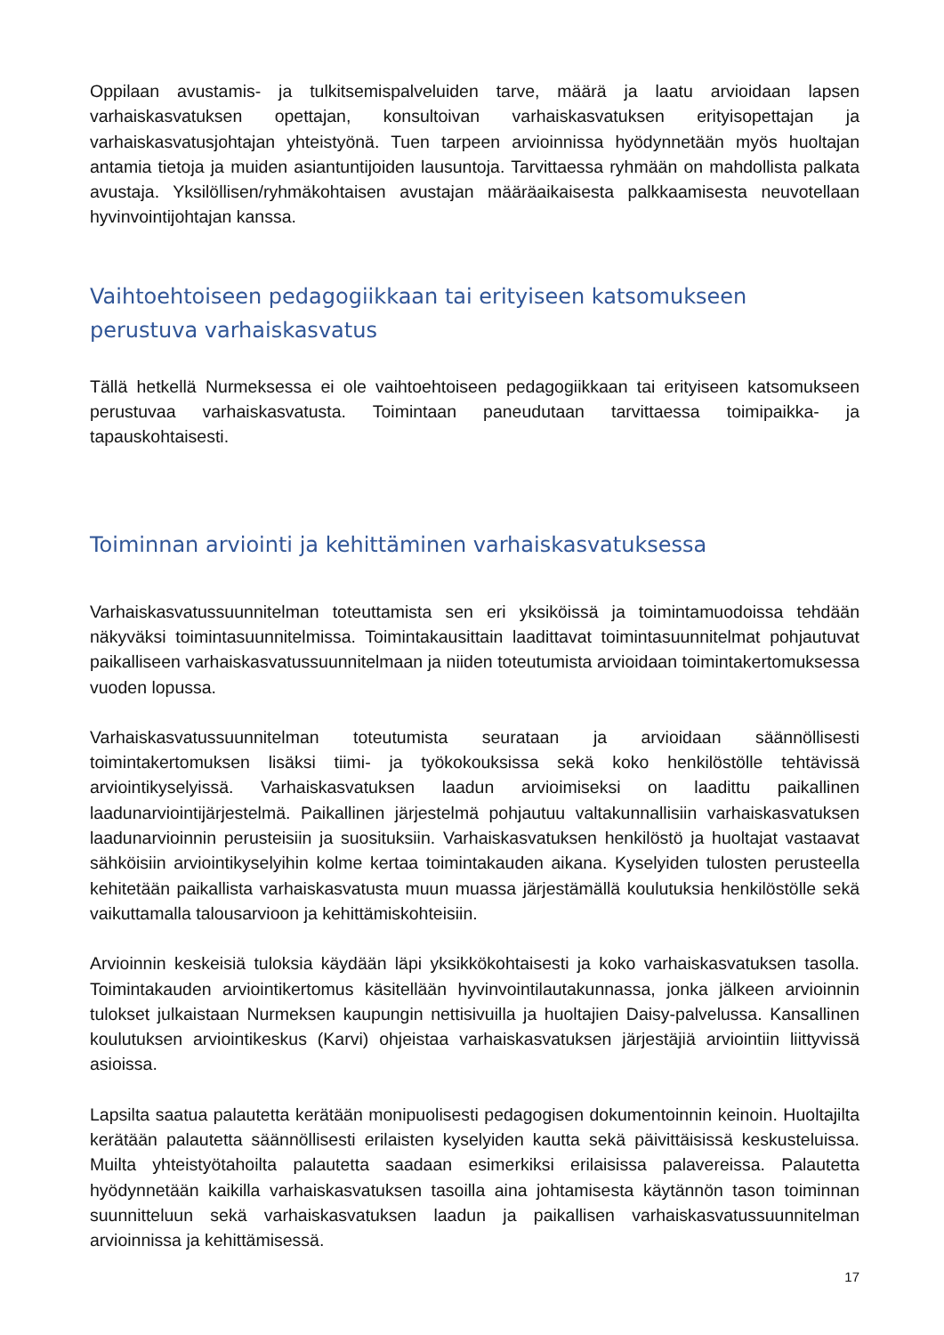Oppilaan avustamis- ja tulkitsemispalveluiden tarve, määrä ja laatu arvioidaan lapsen varhaiskasvatuksen opettajan, konsultoivan varhaiskasvatuksen erityisopettajan ja varhaiskasvatusjohtajan yhteistyönä. Tuen tarpeen arvioinnissa hyödynnetään myös huoltajan antamia tietoja ja muiden asiantuntijoiden lausuntoja. Tarvittaessa ryhmään on mahdollista palkata avustaja. Yksilöllisen/ryhmäkohtaisen avustajan määräaikaisesta palkkaamisesta neuvotellaan hyvinvointijohtajan kanssa.
Vaihtoehtoiseen pedagogiikkaan tai erityiseen katsomukseen perustuva varhaiskasvatus
Tällä hetkellä Nurmeksessa ei ole vaihtoehtoiseen pedagogiikkaan tai erityiseen katsomukseen perustuvaa varhaiskasvatusta. Toimintaan paneudutaan tarvittaessa toimipaikka- ja tapauskohtaisesti.
Toiminnan arviointi ja kehittäminen varhaiskasvatuksessa
Varhaiskasvatussuunnitelman toteuttamista sen eri yksiköissä ja toimintamuodoissa tehdään näkyväksi toimintasuunnitelmissa. Toimintakausittain laadittavat toimintasuunnitelmat pohjautuvat paikalliseen varhaiskasvatussuunnitelmaan ja niiden toteutumista arvioidaan toimintakertomuksessa vuoden lopussa.
Varhaiskasvatussuunnitelman toteutumista seurataan ja arvioidaan säännöllisesti toimintakertomuksen lisäksi tiimi- ja työkokouksissa sekä koko henkilöstölle tehtävissä arviointikyselyissä. Varhaiskasvatuksen laadun arvioimiseksi on laadittu paikallinen laadunarviointijärjestelmä. Paikallinen järjestelmä pohjautuu valtakunnallisiin varhaiskasvatuksen laadunarvioinnin perusteisiin ja suosituksiin. Varhaiskasvatuksen henkilöstö ja huoltajat vastaavat sähköisiin arviointikyselyihin kolme kertaa toimintakauden aikana. Kyselyiden tulosten perusteella kehitetään paikallista varhaiskasvatusta muun muassa järjestämällä koulutuksia henkilöstölle sekä vaikuttamalla talousarvioon ja kehittämiskohteisiin.
Arvioinnin keskeisiä tuloksia käydään läpi yksikkökohtaisesti ja koko varhaiskasvatuksen tasolla. Toimintakauden arviointikertomus käsitellään hyvinvointilautakunnassa, jonka jälkeen arvioinnin tulokset julkaistaan Nurmeksen kaupungin nettisivuilla ja huoltajien Daisy-palvelussa. Kansallinen koulutuksen arviointikeskus (Karvi) ohjeistaa varhaiskasvatuksen järjestäjiä arviointiin liittyvissä asioissa.
Lapsilta saatua palautetta kerätään monipuolisesti pedagogisen dokumentoinnin keinoin. Huoltajilta kerätään palautetta säännöllisesti erilaisten kyselyiden kautta sekä päivittäisissä keskusteluissa. Muilta yhteistyötahoilta palautetta saadaan esimerkiksi erilaisissa palavereissa. Palautetta hyödynnetään kaikilla varhaiskasvatuksen tasoilla aina johtamisesta käytännön tason toiminnan suunnitteluun sekä varhaiskasvatuksen laadun ja paikallisen varhaiskasvatussuunnitelman arvioinnissa ja kehittämisessä.
17